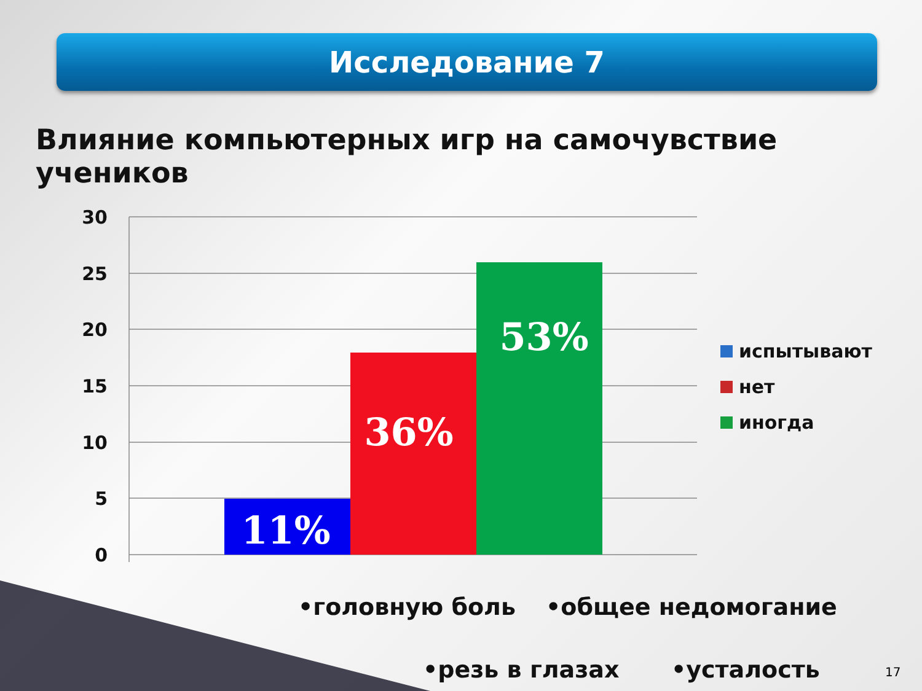Исследование 7
Влияние компьютерных игр на самочувствие учеников
30
25
20
15
10
5
0
11%
36%
53%
испытывают
нет
иногда
•головную боль •общее недомогание
•резь в глазах •усталость 17